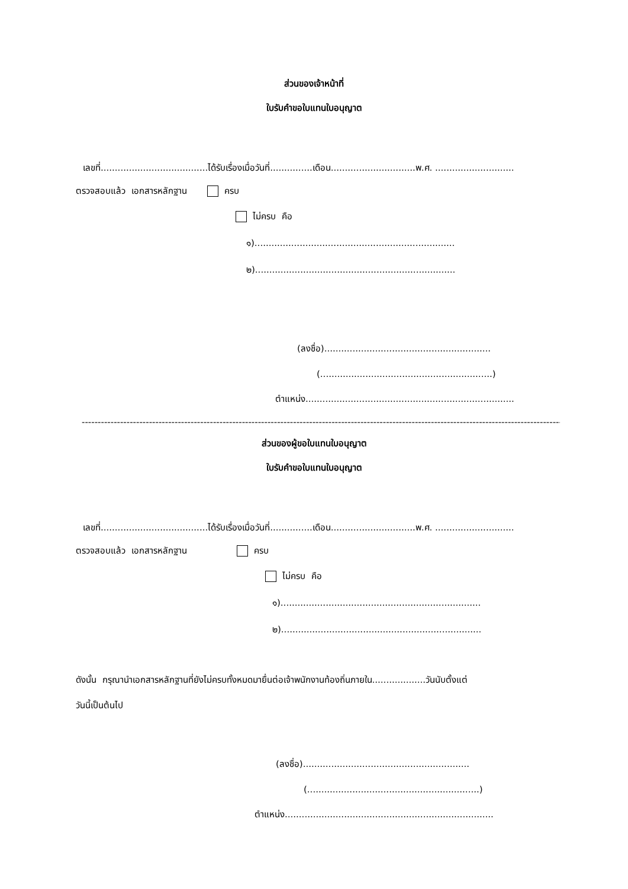ส่วนของเจ้าหน้าที่
ใบรับคำขอใบแทนใบอนุญาต
เลขที่......................................ได้รับเรื่องเมื่อวันที่...............เดือน..............................พ.ศ. ............................
ตรวจสอบแล้ว เอกสารหลักฐาน ครบ
ไม่ครบ คือ
๑).......................................................................
๒).......................................................................
(ลงชื่อ)...........................................................
(.............................................................)
ตำแหน่ง..........................................................................
--------------------------------------------------------------------------------------------------------------------------------------------------------------------
ส่วนของผู้ขอใบแทนใบอนุญาต
ใบรับคำขอใบแทนใบอนุญาต
เลขที่......................................ได้รับเรื่องเมื่อวันที่...............เดือน..............................พ.ศ. ............................
ตรวจสอบแล้ว เอกสารหลักฐาน ครบ
ไม่ครบ คือ
๑).......................................................................
๒).......................................................................
ดังนั้น กรุณานำเอกสารหลักฐานที่ยังไม่ครบทั้งหมดมายื่นต่อเจ้าพนักงานท้องถิ่นภายใน...................วันนับตั้งแต่
วันนี้เป็นต้นไป
(ลงชื่อ)...........................................................
(.............................................................)
ตำแหน่ง..........................................................................